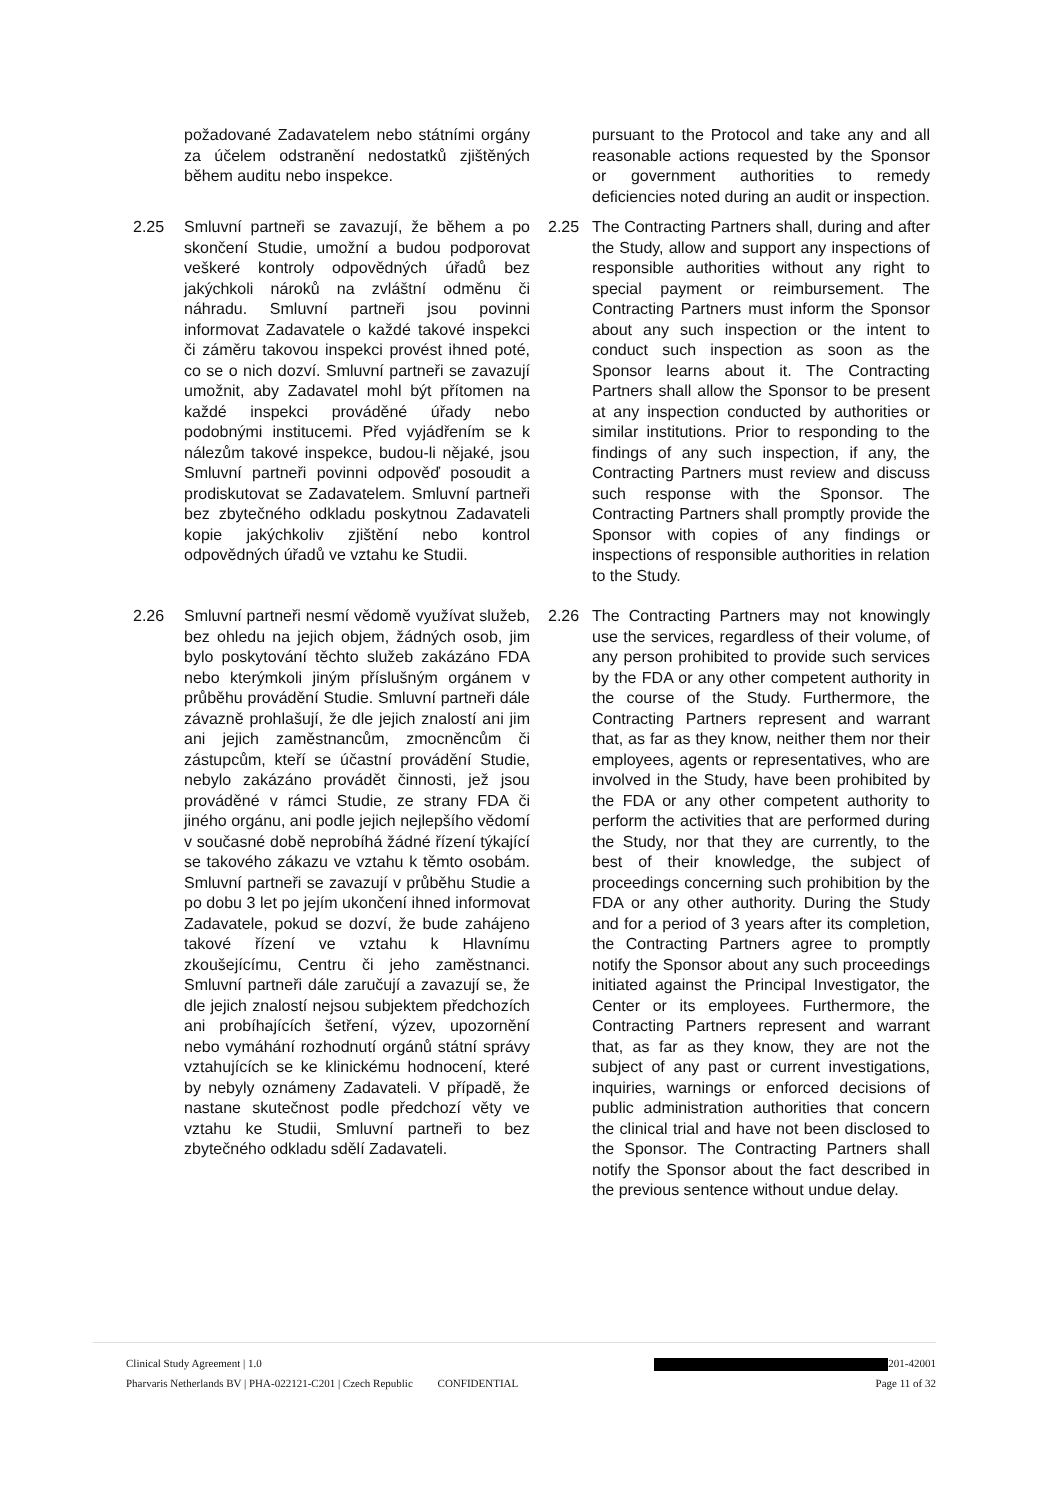požadované Zadavatelem nebo státními orgány za účelem odstranění nedostatků zjištěných během auditu nebo inspekce.
pursuant to the Protocol and take any and all reasonable actions requested by the Sponsor or government authorities to remedy deficiencies noted during an audit or inspection.
2.25 Smluvní partneři se zavazují, že během a po skončení Studie, umožní a budou podporovat veškeré kontroly odpovědných úřadů bez jakýchkoli nároků na zvláštní odměnu či náhradu. Smluvní partneři jsou povinni informovat Zadavatele o každé takové inspekci či záměru takovou inspekci provést ihned poté, co se o nich dozví. Smluvní partneři se zavazují umožnit, aby Zadavatel mohl být přítomen na každé inspekci prováděné úřady nebo podobnými institucemi. Před vyjádřením se k nálezům takové inspekce, budou-li nějaké, jsou Smluvní partneři povinni odpověď posoudit a prodiskutovat se Zadavatelem. Smluvní partneři bez zbytečného odkladu poskytnou Zadavateli kopie jakýchkoliv zjištění nebo kontrol odpovědných úřadů ve vztahu ke Studii.
2.25 The Contracting Partners shall, during and after the Study, allow and support any inspections of responsible authorities without any right to special payment or reimbursement. The Contracting Partners must inform the Sponsor about any such inspection or the intent to conduct such inspection as soon as the Sponsor learns about it. The Contracting Partners shall allow the Sponsor to be present at any inspection conducted by authorities or similar institutions. Prior to responding to the findings of any such inspection, if any, the Contracting Partners must review and discuss such response with the Sponsor. The Contracting Partners shall promptly provide the Sponsor with copies of any findings or inspections of responsible authorities in relation to the Study.
2.26 Smluvní partneři nesmí vědomě využívat služeb, bez ohledu na jejich objem, žádných osob, jim bylo poskytování těchto služeb zakázáno FDA nebo kterýmkoli jiným příslušným orgánem v průběhu provádění Studie. Smluvní partneři dále závazně prohlašují, že dle jejich znalostí ani jim ani jejich zaměstnancům, zmocněncům či zástupcům, kteří se účastní provádění Studie, nebylo zakázáno provádět činnosti, jež jsou prováděné v rámci Studie, ze strany FDA či jiného orgánu, ani podle jejich nejlepšího vědomí v současné době neprobíhá žádné řízení týkající se takového zákazu ve vztahu k těmto osobám. Smluvní partneři se zavazují v průběhu Studie a po dobu 3 let po jejím ukončení ihned informovat Zadavatele, pokud se dozví, že bude zahájeno takové řízení ve vztahu k Hlavnímu zkoušejícímu, Centru či jeho zaměstnanci. Smluvní partneři dále zaručují a zavazují se, že dle jejich znalostí nejsou subjektem předchozích ani probíhajících šetření, výzev, upozornění nebo vymáhání rozhodnutí orgánů státní správy vztahujících se ke klinickému hodnocení, které by nebyly oznámeny Zadavateli. V případě, že nastane skutečnost podle předchozí věty ve vztahu ke Studii, Smluvní partneři to bez zbytečného odkladu sdělí Zadavateli.
2.26 The Contracting Partners may not knowingly use the services, regardless of their volume, of any person prohibited to provide such services by the FDA or any other competent authority in the course of the Study. Furthermore, the Contracting Partners represent and warrant that, as far as they know, neither them nor their employees, agents or representatives, who are involved in the Study, have been prohibited by the FDA or any other competent authority to perform the activities that are performed during the Study, nor that they are currently, to the best of their knowledge, the subject of proceedings concerning such prohibition by the FDA or any other authority. During the Study and for a period of 3 years after its completion, the Contracting Partners agree to promptly notify the Sponsor about any such proceedings initiated against the Principal Investigator, the Center or its employees. Furthermore, the Contracting Partners represent and warrant that, as far as they know, they are not the subject of any past or current investigations, inquiries, warnings or enforced decisions of public administration authorities that concern the clinical trial and have not been disclosed to the Sponsor. The Contracting Partners shall notify the Sponsor about the fact described in the previous sentence without undue delay.
Clinical Study Agreement | 1.0 201-42001
Pharvaris Netherlands BV | PHA-022121-C201 | Czech Republic CONFIDENTIAL Page 11 of 32